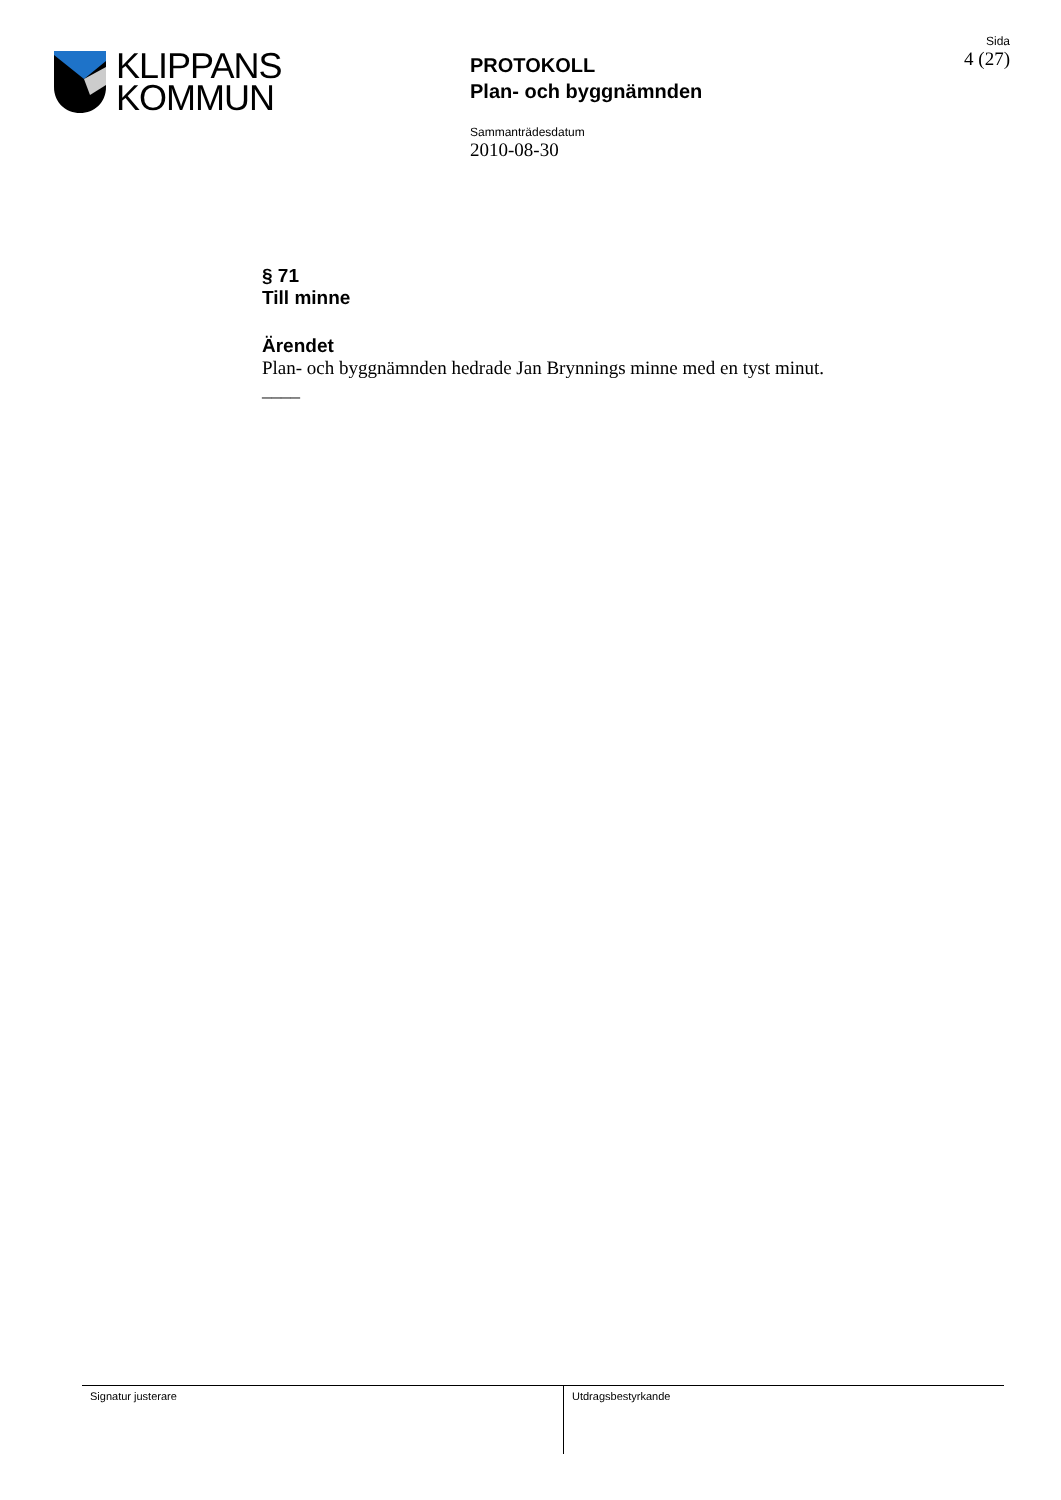KLIPPANS
KOMMUN
PROTOKOLL
Plan- och byggnämnden
Sida
4 (27)
Sammanträdesdatum
2010-08-30
§ 71
Till minne
Ärendet
Plan- och byggnämnden hedrade Jan Brynnings minne med en tyst minut.
____
Signatur justerare Utdragsbestyrkande